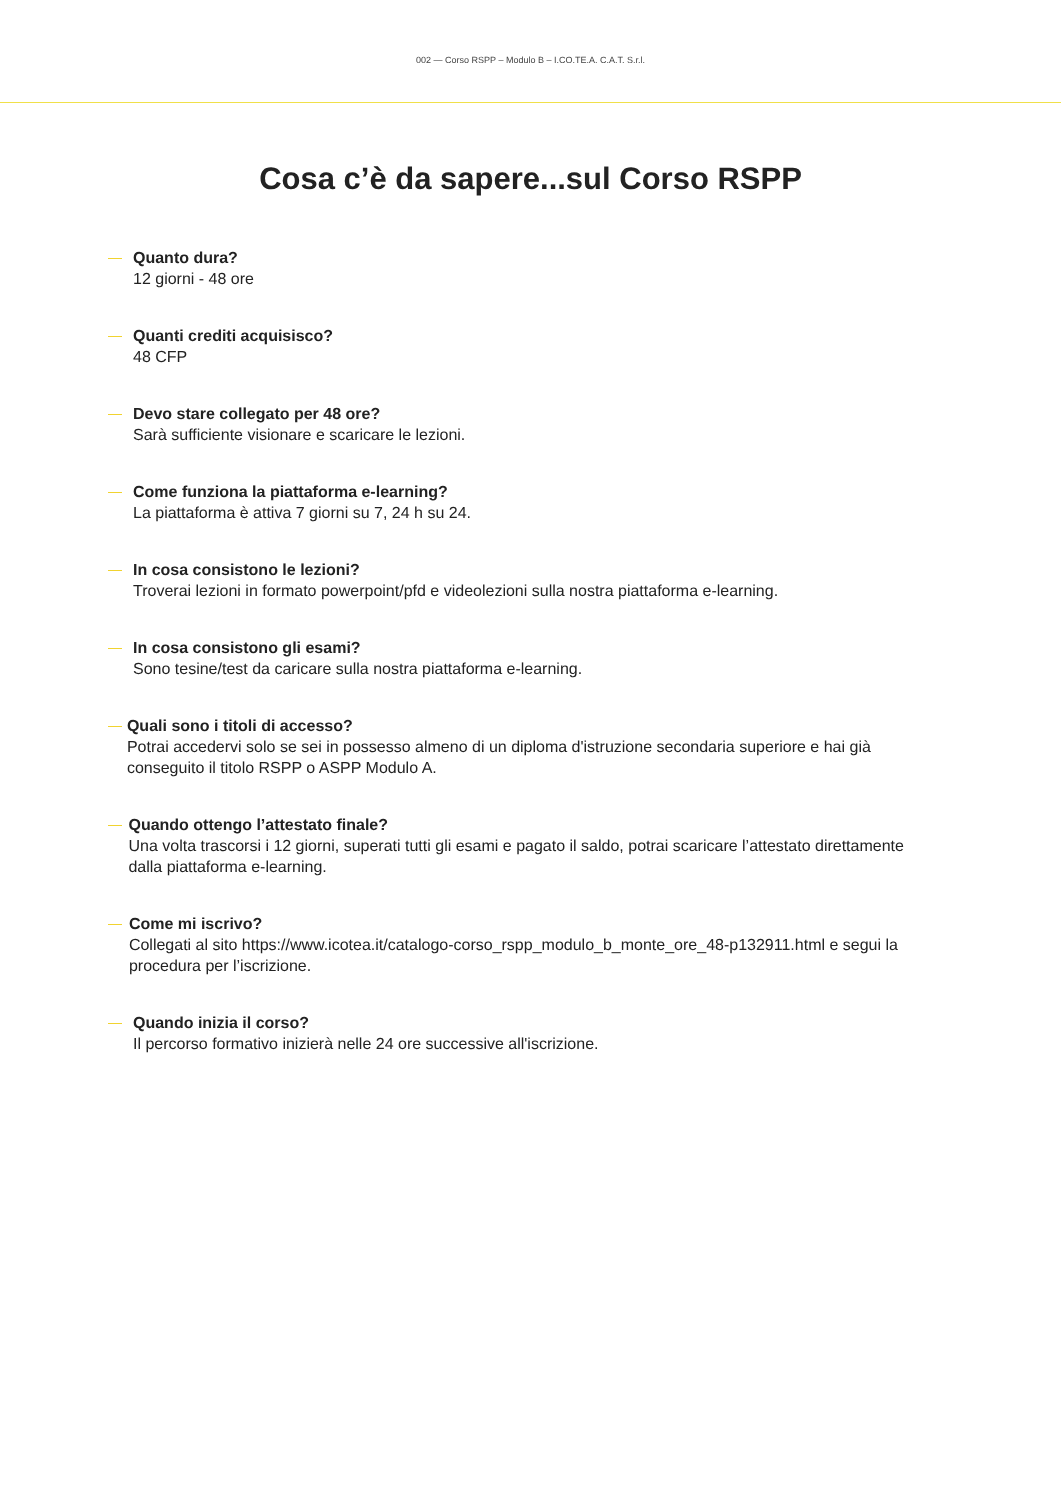002 — Corso RSPP – Modulo B – I.CO.TE.A. C.A.T. S.r.l.
Cosa c’è da sapere...sul Corso RSPP
— Quanto dura?
12 giorni - 48 ore
— Quanti crediti acquisisco?
48 CFP
— Devo stare collegato per 48 ore?
Sarà sufficiente visionare e scaricare le lezioni.
— Come funziona la piattaforma e-learning?
La piattaforma è attiva 7 giorni su 7, 24 h su 24.
— In cosa consistono le lezioni?
Troverai lezioni in formato powerpoint/pfd e videolezioni sulla nostra piattaforma e-learning.
— In cosa consistono gli esami?
Sono tesine/test da caricare sulla nostra piattaforma e-learning.
— Quali sono i titoli di accesso?
Potrai accedervi solo se sei in possesso almeno di un diploma d'istruzione secondaria superiore e hai già conseguito il titolo RSPP o ASPP Modulo A.
— Quando ottengo l’attestato finale?
Una volta trascorsi i 12 giorni, superati tutti gli esami e pagato il saldo, potrai scaricare l’attestato direttamente dalla piattaforma e-learning.
— Come mi iscrivo?
Collegati al sito https://www.icotea.it/catalogo-corso_rspp_modulo_b_monte_ore_48-p132911.html e segui la procedura per l’iscrizione.
— Quando inizia il corso?
Il percorso formativo inizierà nelle 24 ore successive all'iscrizione.